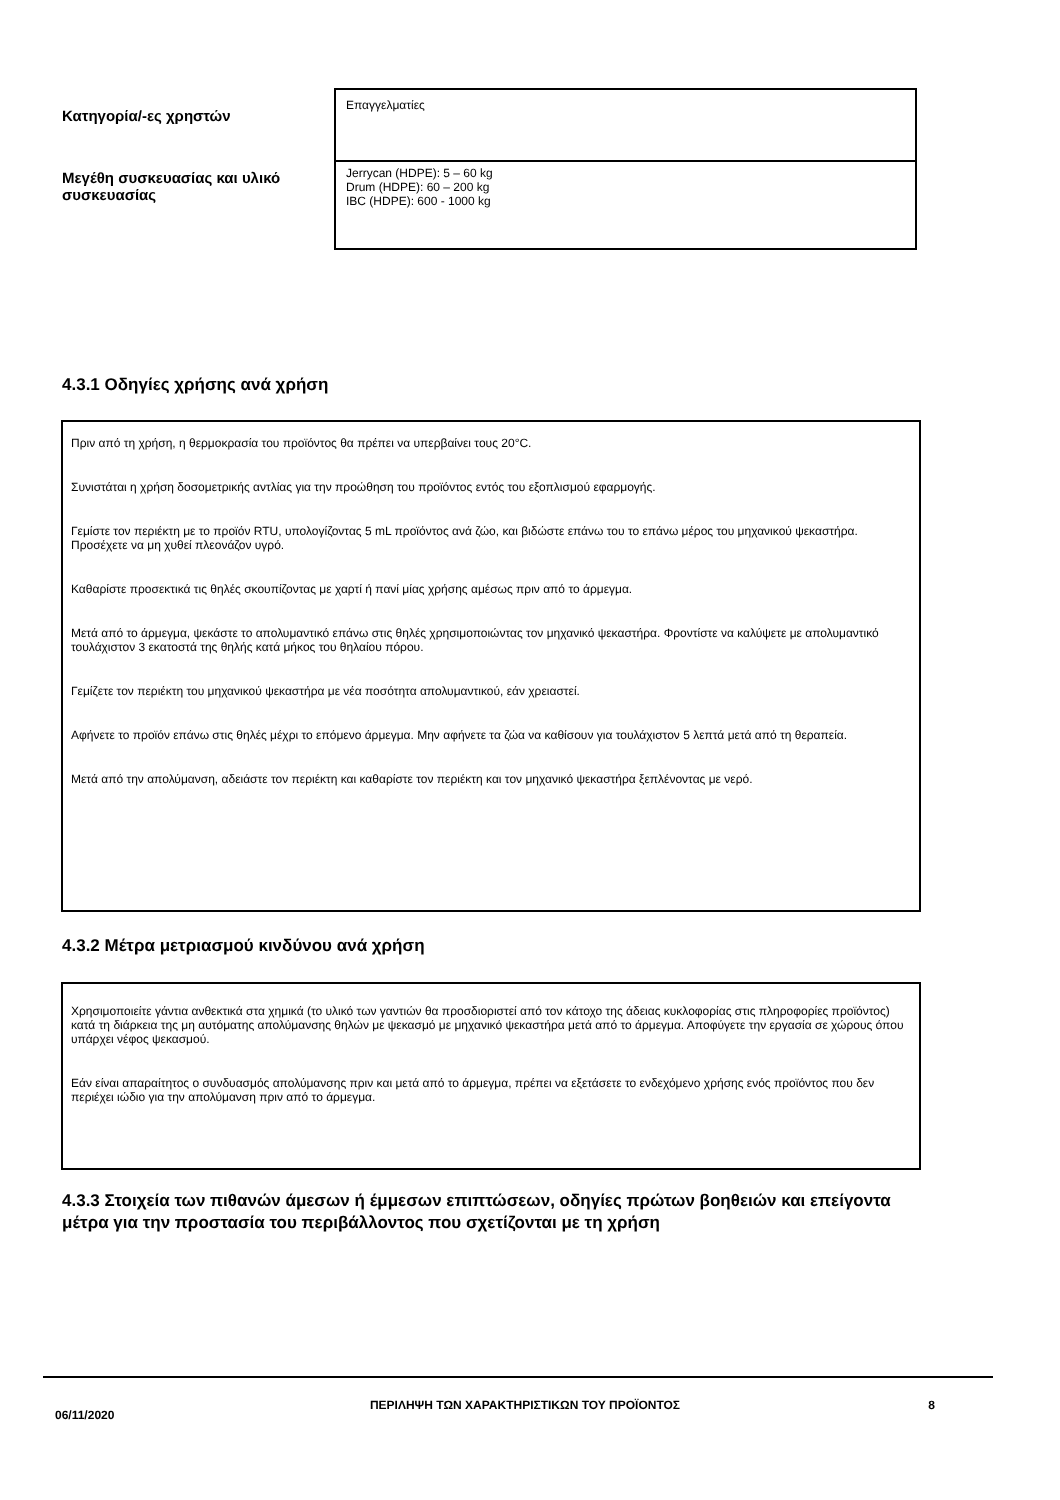| Κατηγορία/-ες χρηστών | Επαγγελματίες |
| Μεγέθη συσκευασίας και υλικό συσκευασίας | Jerrycan (HDPE): 5 – 60 kg Drum (HDPE): 60 – 200 kg IBC (HDPE): 600 - 1000 kg |
4.3.1 Οδηγίες χρήσης ανά χρήση
Πριν από τη χρήση, η θερμοκρασία του προϊόντος θα πρέπει να υπερβαίνει τους 20°C.
Συνιστάται η χρήση δοσομετρικής αντλίας για την προώθηση του προϊόντος εντός του εξοπλισμού εφαρμογής.
Γεμίστε τον περιέκτη με το προϊόν RTU, υπολογίζοντας 5 mL προϊόντος ανά ζώο, και βιδώστε επάνω του το επάνω μέρος του μηχανικού ψεκαστήρα. Προσέχετε να μη χυθεί πλεονάζον υγρό.
Καθαρίστε προσεκτικά τις θηλές σκουπίζοντας με χαρτί ή πανί μίας χρήσης αμέσως πριν από το άρμεγμα.
Μετά από το άρμεγμα, ψεκάστε το απολυμαντικό επάνω στις θηλές χρησιμοποιώντας τον μηχανικό ψεκαστήρα. Φροντίστε να καλύψετε με απολυμαντικό τουλάχιστον 3 εκατοστά της θηλής κατά μήκος του θηλαίου πόρου.
Γεμίζετε τον περιέκτη του μηχανικού ψεκαστήρα με νέα ποσότητα απολυμαντικού, εάν χρειαστεί.
Αφήνετε το προϊόν επάνω στις θηλές μέχρι το επόμενο άρμεγμα. Μην αφήνετε τα ζώα να καθίσουν για τουλάχιστον 5 λεπτά μετά από τη θεραπεία.
Μετά από την απολύμανση, αδειάστε τον περιέκτη και καθαρίστε τον περιέκτη και τον μηχανικό ψεκαστήρα ξεπλένοντας με νερό.
4.3.2 Μέτρα μετριασμού κινδύνου ανά χρήση
Χρησιμοποιείτε γάντια ανθεκτικά στα χημικά (το υλικό των γαντιών θα προσδιοριστεί από τον κάτοχο της άδειας κυκλοφορίας στις πληροφορίες προϊόντος) κατά τη διάρκεια της μη αυτόματης απολύμανσης θηλών με ψεκασμό με μηχανικό ψεκαστήρα μετά από το άρμεγμα. Αποφύγετε την εργασία σε χώρους όπου υπάρχει νέφος ψεκασμού.
Εάν είναι απαραίτητος ο συνδυασμός απολύμανσης πριν και μετά από το άρμεγμα, πρέπει να εξετάσετε το ενδεχόμενο χρήσης ενός προϊόντος που δεν περιέχει ιώδιο για την απολύμανση πριν από το άρμεγμα.
4.3.3 Στοιχεία των πιθανών άμεσων ή έμμεσων επιπτώσεων, οδηγίες πρώτων βοηθειών και επείγοντα μέτρα για την προστασία του περιβάλλοντος που σχετίζονται με τη χρήση
06/11/2020
ΠΕΡΙΛΗΨΗ ΤΩΝ ΧΑΡΑΚΤΗΡΙΣΤΙΚΩΝ ΤΟΥ ΠΡΟΪΟΝΤΟΣ 8